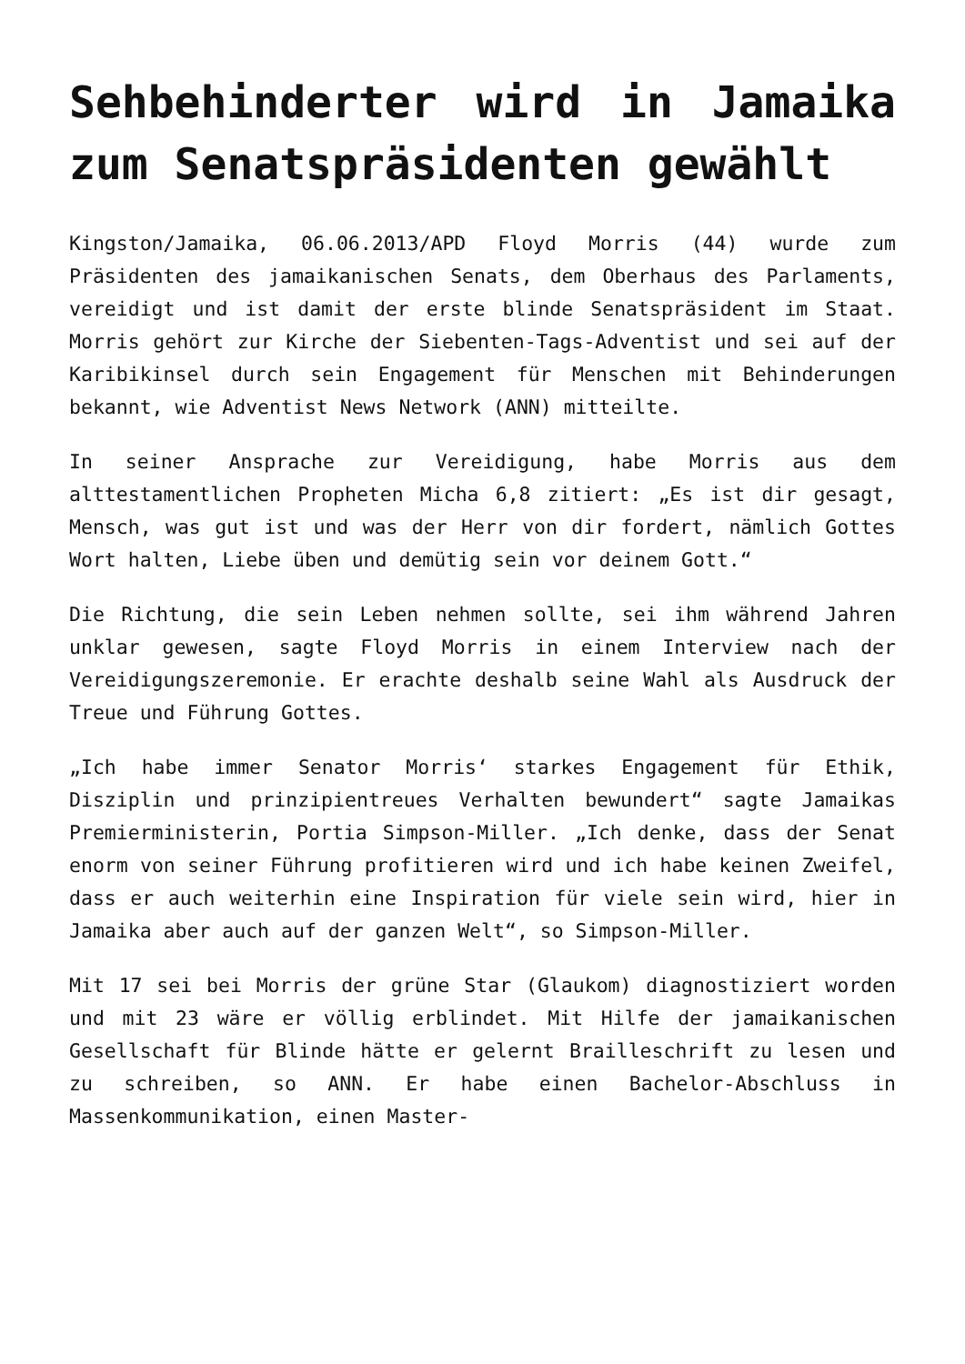Sehbehinderter wird in Jamaika zum Senatspräsidenten gewählt
Kingston/Jamaika, 06.06.2013/APD Floyd Morris (44) wurde zum Präsidenten des jamaikanischen Senats, dem Oberhaus des Parlaments, vereidigt und ist damit der erste blinde Senatspräsident im Staat. Morris gehört zur Kirche der Siebenten-Tags-Adventist und sei auf der Karibikinsel durch sein Engagement für Menschen mit Behinderungen bekannt, wie Adventist News Network (ANN) mitteilte.
In seiner Ansprache zur Vereidigung, habe Morris aus dem alttestamentlichen Propheten Micha 6,8 zitiert: „Es ist dir gesagt, Mensch, was gut ist und was der Herr von dir fordert, nämlich Gottes Wort halten, Liebe üben und demütig sein vor deinem Gott.“
Die Richtung, die sein Leben nehmen sollte, sei ihm während Jahren unklar gewesen, sagte Floyd Morris in einem Interview nach der Vereidigungszeremonie. Er erachte deshalb seine Wahl als Ausdruck der Treue und Führung Gottes.
„Ich habe immer Senator Morris‘ starkes Engagement für Ethik, Disziplin und prinzipientreues Verhalten bewundert“ sagte Jamaikas Premierministerin, Portia Simpson-Miller. „Ich denke, dass der Senat enorm von seiner Führung profitieren wird und ich habe keinen Zweifel, dass er auch weiterhin eine Inspiration für viele sein wird, hier in Jamaika aber auch auf der ganzen Welt“, so Simpson-Miller.
Mit 17 sei bei Morris der grüne Star (Glaukom) diagnostiziert worden und mit 23 wäre er völlig erblindet. Mit Hilfe der jamaikanischen Gesellschaft für Blinde hätte er gelernt Brailleschrift zu lesen und zu schreiben, so ANN. Er habe einen Bachelor-Abschluss in Massenkommunikation, einen Master-